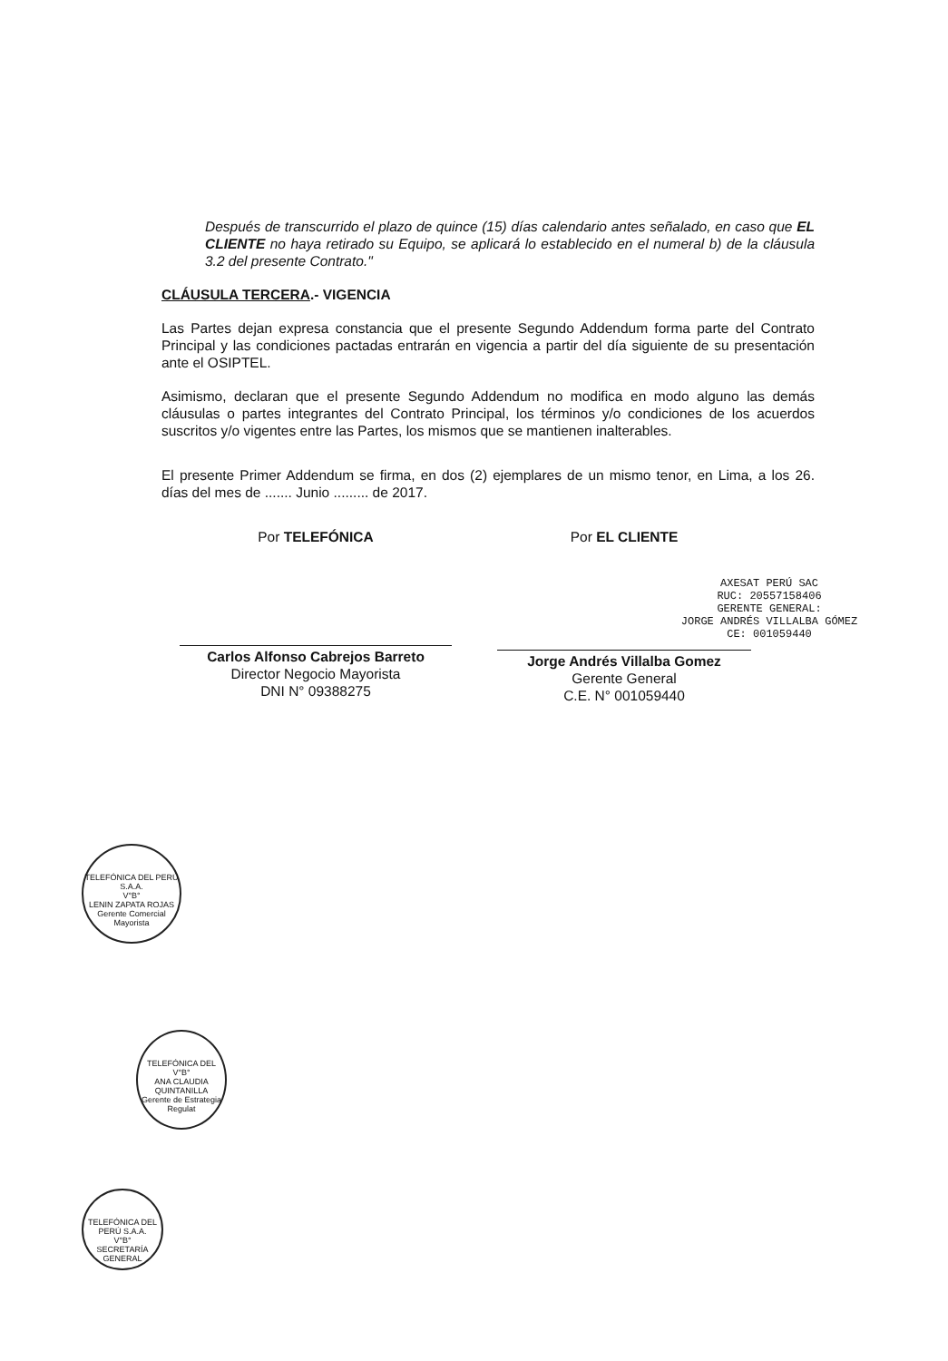Después de transcurrido el plazo de quince (15) días calendario antes señalado, en caso que EL CLIENTE no haya retirado su Equipo, se aplicará lo establecido en el numeral b) de la cláusula 3.2 del presente Contrato."
CLÁUSULA TERCERA.- VIGENCIA
Las Partes dejan expresa constancia que el presente Segundo Addendum forma parte del Contrato Principal y las condiciones pactadas entrarán en vigencia a partir del día siguiente de su presentación ante el OSIPTEL.
Asimismo, declaran que el presente Segundo Addendum no modifica en modo alguno las demás cláusulas o partes integrantes del Contrato Principal, los términos y/o condiciones de los acuerdos suscritos y/o vigentes entre las Partes, los mismos que se mantienen inalterables.
El presente Primer Addendum se firma, en dos (2) ejemplares de un mismo tenor, en Lima, a los 26. días del mes de ....... Junio ......... de 2017.
Por TELEFÓNICA
Carlos Alfonso Cabrejos Barreto
Director Negocio Mayorista
DNI N° 09388275
Por EL CLIENTE
AXESAT PERÚ SAC
RUC: 20557158406
GERENTE GENERAL:
JORGE ANDRÉS VILLALBA GÓMEZ
CE: 001059440
Jorge Andrés Villalba Gomez
Gerente General
C.E. N° 001059440
TELEFÓNICA DEL PERÚ S.A.A.
V°B°
LENIN ZAPATA ROJAS
Gerente Comercial Mayorista
TELEFÓNICA DEL
V°B°
ANA CLAUDIA QUINTANILLA
Gerente de Estrategia Regulat
TELEFÓNICA DEL PERÚ S.A.A.
V°B°
SECRETARÍA GENERAL